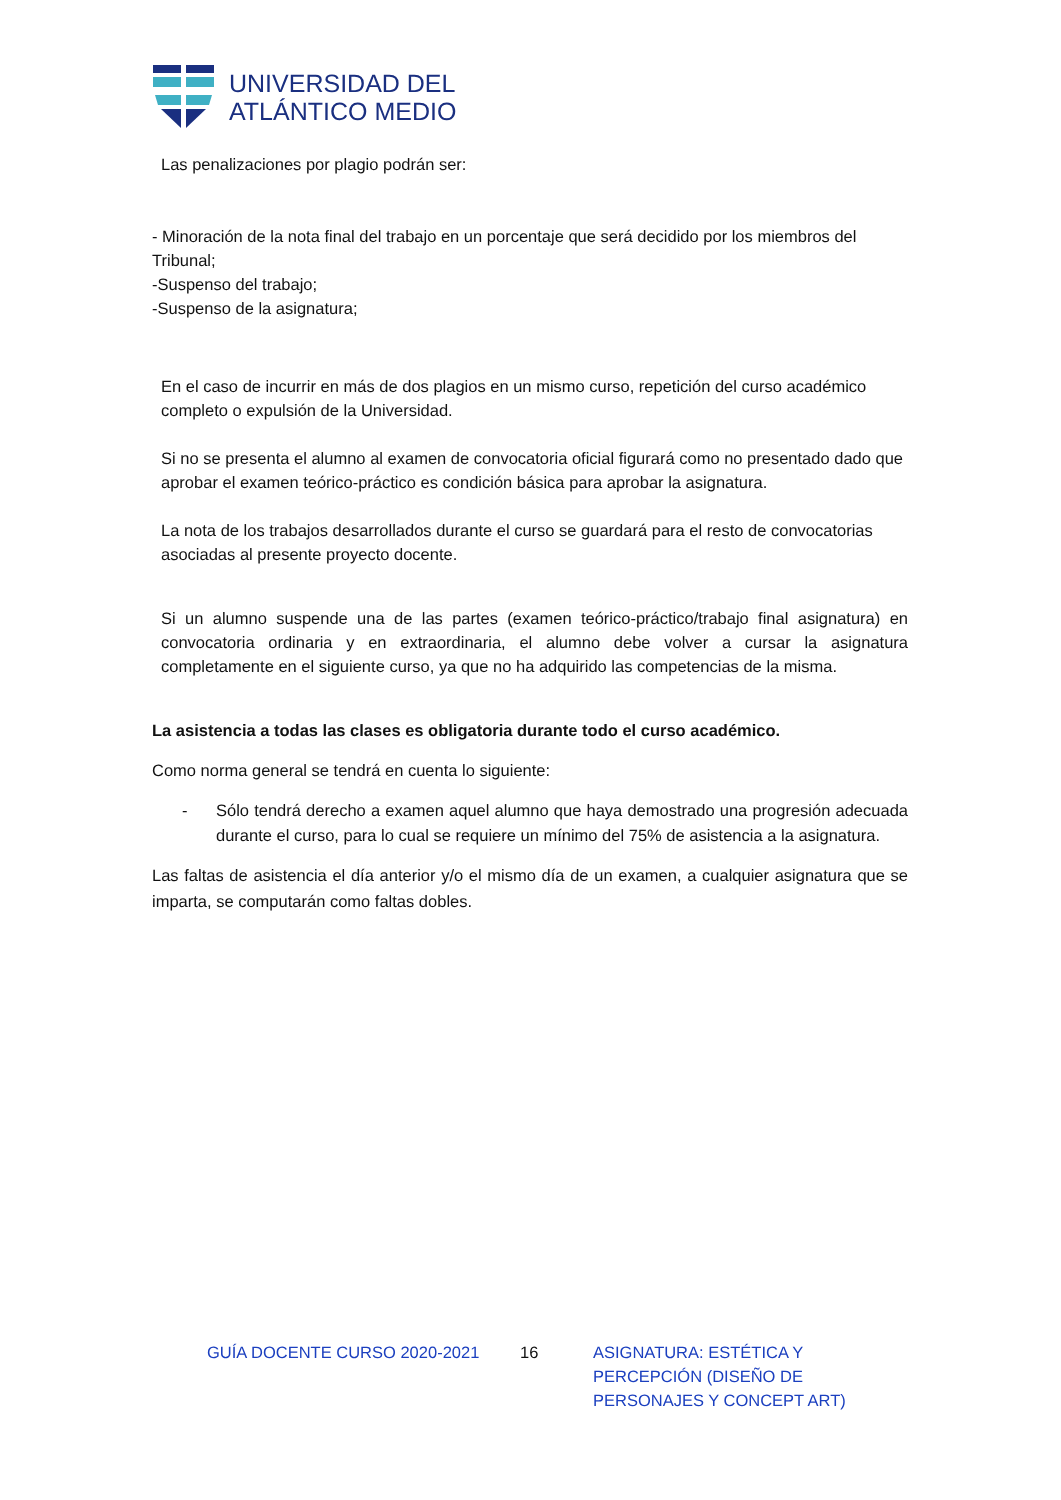UNIVERSIDAD DEL
ATLÁNTICO MEDIO
Las penalizaciones por plagio podrán ser:
- Minoración de la nota final del trabajo en un porcentaje que será decidido por los miembros del Tribunal;
-Suspenso del trabajo;
-Suspenso de la asignatura;
En el caso de incurrir en más de dos plagios en un mismo curso, repetición del curso académico completo o expulsión de la Universidad.
Si no se presenta el alumno al examen de convocatoria oficial figurará como no presentado dado que aprobar el examen teórico-práctico es condición básica para aprobar la asignatura.
La nota de los trabajos desarrollados durante el curso se guardará para el resto de convocatorias asociadas al presente proyecto docente.
Si un alumno suspende una de las partes (examen teórico-práctico/trabajo final asignatura) en convocatoria ordinaria y en extraordinaria, el alumno debe volver a cursar la asignatura completamente en el siguiente curso, ya que no ha adquirido las competencias de la misma.
La asistencia a todas las clases es obligatoria durante todo el curso académico.
Como norma general se tendrá en cuenta lo siguiente:
- Sólo tendrá derecho a examen aquel alumno que haya demostrado una progresión adecuada durante el curso, para lo cual se requiere un mínimo del 75% de asistencia a la asignatura.
Las faltas de asistencia el día anterior y/o el mismo día de un examen, a cualquier asignatura que se imparta, se computarán como faltas dobles.
GUÍA DOCENTE CURSO 2020-2021 16 ASIGNATURA: ESTÉTICA Y PERCEPCIÓN (DISEÑO DE PERSONAJES Y CONCEPT ART)